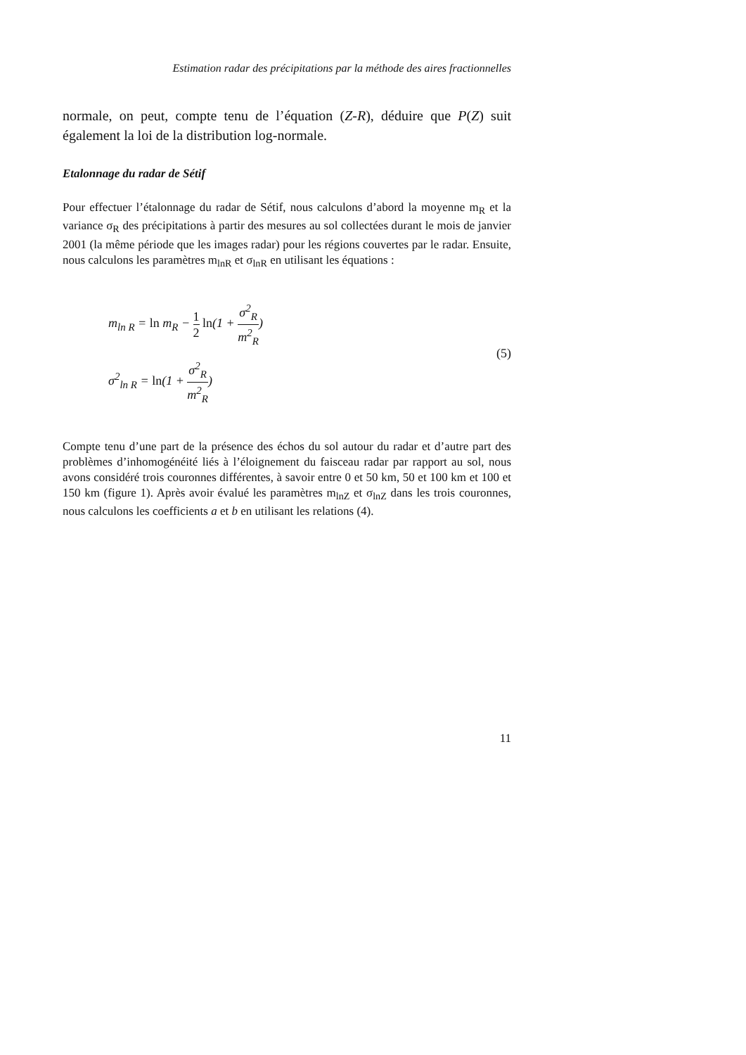Estimation radar des précipitations par la méthode des aires fractionnelles
normale, on peut, compte tenu de l’équation (Z-R), déduire que P(Z) suit également la loi de la distribution log-normale.
Etalonnage du radar de Sétif
Pour effectuer l’étalonnage du radar de Sétif, nous calculons d’abord la moyenne m<sub>R</sub> et la variance σ<sub>R</sub> des précipitations à partir des mesures au sol collectées durant le mois de janvier 2001 (la même période que les images radar) pour les régions couvertes par le radar. Ensuite, nous calculons les paramètres m<sub>lnR</sub> et σ<sub>lnR</sub> en utilisant les équations :
m<sub>ln R</sub> = ln m<sub>R</sub> − 1 2 ln(1 + σ<sup>2</sup><sub>R</sub> m<sup>2</sup><sub>R</sub>)
σ<sup>2</sup><sub>ln R</sub> = ln(1 + σ<sup>2</sup><sub>R</sub> m<sup>2</sup><sub>R</sub>)
(5)
Compte tenu d’une part de la présence des échos du sol autour du radar et d’autre part des problèmes d’inhomogénéité liés à l’éloignement du faisceau radar par rapport au sol, nous avons considéré trois couronnes différentes, à savoir entre 0 et 50 km, 50 et 100 km et 100 et 150 km (figure 1). Après avoir évalué les paramètres m<sub>lnZ</sub> et σ<sub>lnZ</sub> dans les trois couronnes, nous calculons les coefficients a et b en utilisant les relations (4).
11